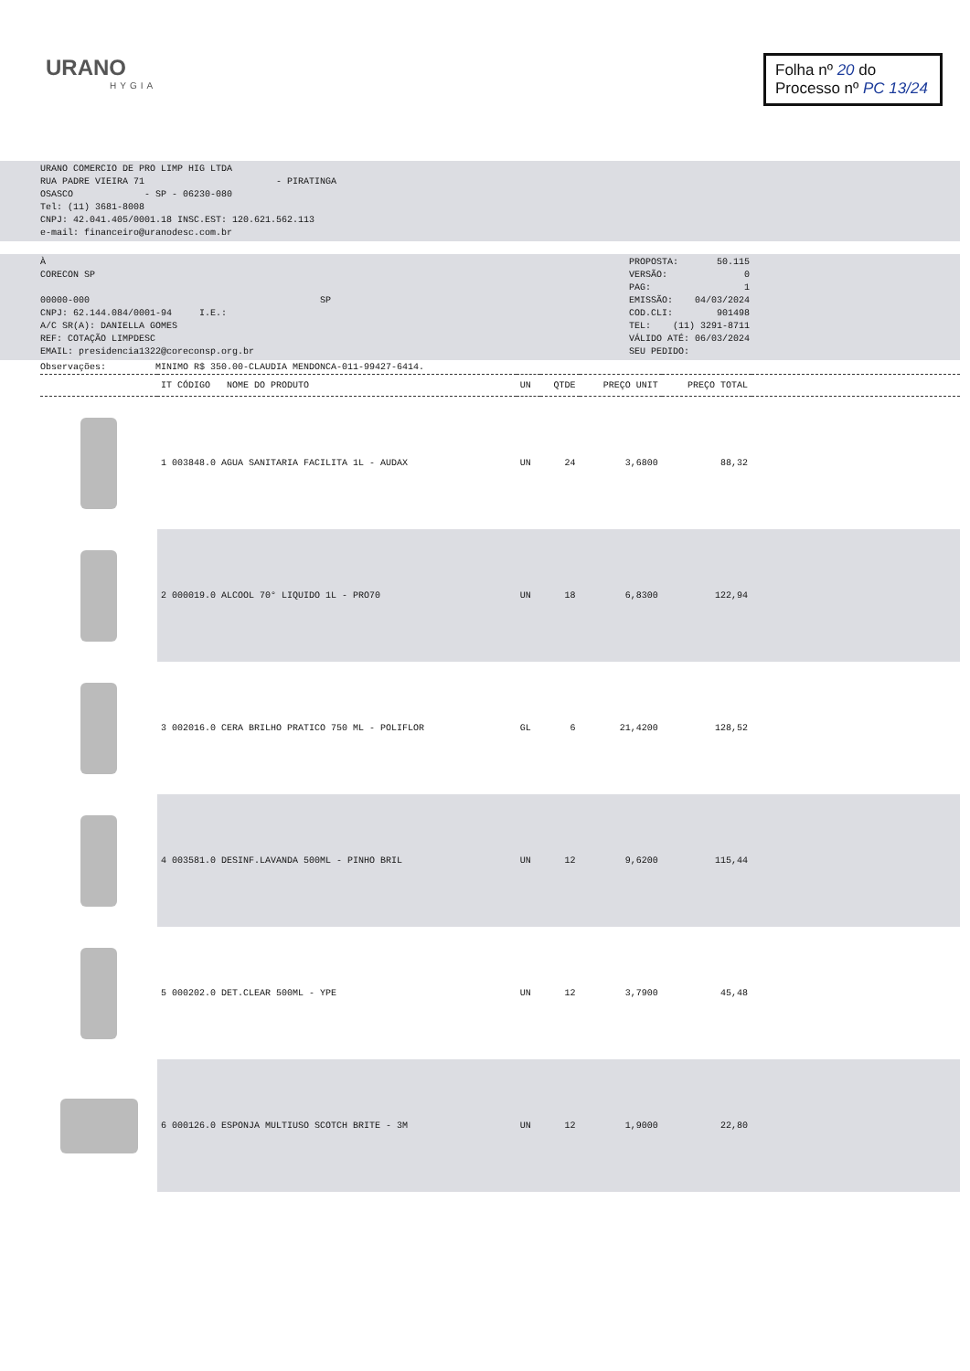URANO
HYGIA
Folha nº 20 do
Processo nº PC 13/24
URANO COMERCIO DE PRO LIMP HIG LTDA
RUA PADRE VIEIRA 71 - PIRATINGA
OSASCO - SP - 06230-080
Tel: (11) 3681-8008
CNPJ: 42.041.405/0001.18 INSC.EST: 120.621.562.113
e-mail: financeiro@uranodesc.com.br
À
CORECON SP
00000-000 SP
CNPJ: 62.144.084/0001-94 I.E.:
A/C SR(A): DANIELLA GOMES
REF: COTAÇÃO LIMPDESC
EMAIL: presidencia1322@coreconsp.org.br
PROPOSTA: 50.115
VERSÃO: 0
PAG: 1
EMISSÃO: 04/03/2024
COD.CLI: 901498
TEL: (11) 3291-8711
VÁLIDO ATÉ: 06/03/2024
SEU PEDIDO:
Observações: MINIMO R$ 350.00-CLAUDIA MENDONCA-011-99427-6414.
| | IT CÓDIGO NOME DO PRODUTO | UN | QTDE | PREÇO UNIT | PREÇO TOTAL | |
| --- | --- | --- | --- | --- | --- | --- |
| | 1 003848.0 AGUA SANITARIA FACILITA 1L - AUDAX | UN | 24 | 3,6800 | 88,32 | |
| | 2 000019.0 ALCOOL 70° LIQUIDO 1L - PRO70 | UN | 18 | 6,8300 | 122,94 | |
| | 3 002016.0 CERA BRILHO PRATICO 750 ML - POLIFLOR | GL | 6 | 21,4200 | 128,52 | |
| | 4 003581.0 DESINF.LAVANDA 500ML - PINHO BRIL | UN | 12 | 9,6200 | 115,44 | |
| | 5 000202.0 DET.CLEAR 500ML - YPE | UN | 12 | 3,7900 | 45,48 | |
| | 6 000126.0 ESPONJA MULTIUSO SCOTCH BRITE - 3M | UN | 12 | 1,9000 | 22,80 | |